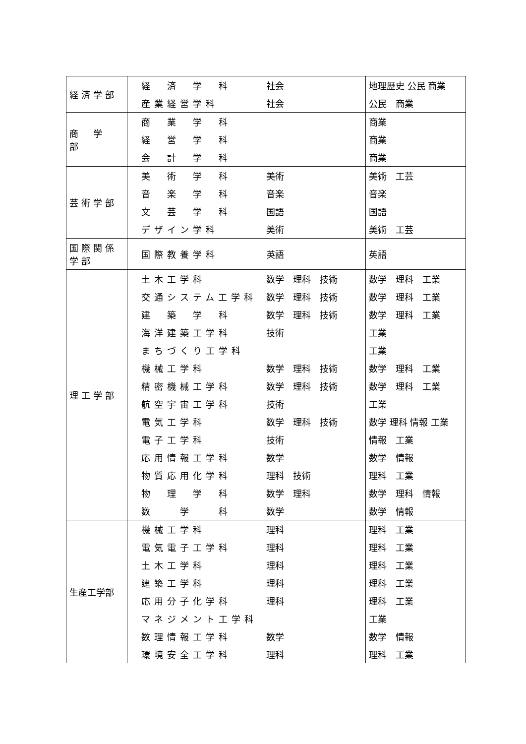| 経済学部 | 経 済 学 科 | 社会 | 地理歴史 公民 商業 |
| | 産業経営学科 | 社会 | 公民 商業 |
| 商 学 部 | 商 業 学 科 | | 商業 |
| | 経 営 学 科 | | 商業 |
| | 会 計 学 科 | | 商業 |
| 芸術学部 | 美 術 学 科 | 美術 | 美術 工芸 |
| | 音 楽 学 科 | 音楽 | 音楽 |
| | 文 芸 学 科 | 国語 | 国語 |
| | デザイン学科 | 美術 | 美術 工芸 |
| 国際関係学部 | 国際教養学科 | 英語 | 英語 |
| 理工学部 | 土木工学科 | 数学 理科 技術 | 数学 理科 工業 |
| | 交通システム工学科 | 数学 理科 技術 | 数学 理科 工業 |
| | 建 築 学 科 | 数学 理科 技術 | 数学 理科 工業 |
| | 海洋建築工学科 | 技術 | 工業 |
| | まちづくり工学科 | | 工業 |
| | 機械工学科 | 数学 理科 技術 | 数学 理科 工業 |
| | 精密機械工学科 | 数学 理科 技術 | 数学 理科 工業 |
| | 航空宇宙工学科 | 技術 | 工業 |
| | 電気工学科 | 数学 理科 技術 | 数学 理科 情報 工業 |
| | 電子工学科 | 技術 | 情報 工業 |
| | 応用情報工学科 | 数学 | 数学 情報 |
| | 物質応用化学科 | 理科 技術 | 理科 工業 |
| | 物 理 学 科 | 数学 理科 | 数学 理科 情報 |
| | 数 学 科 | 数学 | 数学 情報 |
| 生産工学部 | 機械工学科 | 理科 | 理科 工業 |
| | 電気電子工学科 | 理科 | 理科 工業 |
| | 土木工学科 | 理科 | 理科 工業 |
| | 建築工学科 | 理科 | 理科 工業 |
| | 応用分子化学科 | 理科 | 理科 工業 |
| | マネジメント工学科 | | 工業 |
| | 数理情報工学科 | 数学 | 数学 情報 |
| | 環境安全工学科 | 理科 | 理科 工業 |